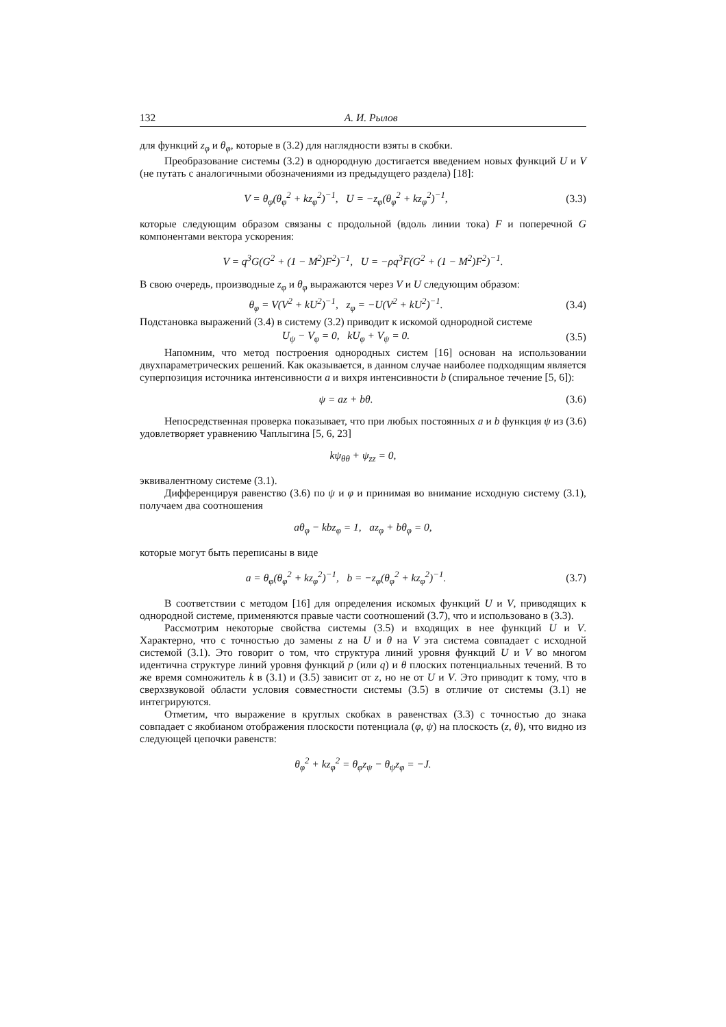132 А. И. Рылов
для функций z<sub>φ</sub> и θ<sub>φ</sub>, которые в (3.2) для наглядности взяты в скобки.
Преобразование системы (3.2) в однородную достигается введением новых функций U и V (не путать с аналогичными обозначениями из предыдущего раздела) [18]:
V = θ<sub>φ</sub>(θ<sub>φ</sub><sup>2</sup> + kz<sub>φ</sub><sup>2</sup>)<sup>−1</sup>, U = −z<sub>φ</sub>(θ<sub>φ</sub><sup>2</sup> + kz<sub>φ</sub><sup>2</sup>)<sup>−1</sup>, (3.3)
которые следующим образом связаны с продольной (вдоль линии тока) F и поперечной G компонентами вектора ускорения:
V = q<sup>3</sup>G(G<sup>2</sup> + (1 − M<sup>2</sup>)F<sup>2</sup>)<sup>−1</sup>, U = −ρq<sup>3</sup>F(G<sup>2</sup> + (1 − M<sup>2</sup>)F<sup>2</sup>)<sup>−1</sup>.
В свою очередь, производные z<sub>φ</sub> и θ<sub>φ</sub> выражаются через V и U следующим образом:
θ<sub>φ</sub> = V(V<sup>2</sup> + kU<sup>2</sup>)<sup>−1</sup>, z<sub>φ</sub> = −U(V<sup>2</sup> + kU<sup>2</sup>)<sup>−1</sup>. (3.4)
Подстановка выражений (3.4) в систему (3.2) приводит к искомой однородной системе
U<sub>ψ</sub> − V<sub>φ</sub> = 0, kU<sub>φ</sub> + V<sub>ψ</sub> = 0. (3.5)
Напомним, что метод построения однородных систем [16] основан на использовании двухпараметрических решений. Как оказывается, в данном случае наиболее подходящим является суперпозиция источника интенсивности a и вихря интенсивности b (спиральное течение [5, 6]):
ψ = az + bθ. (3.6)
Непосредственная проверка показывает, что при любых постоянных a и b функция ψ из (3.6) удовлетворяет уравнению Чаплыгина [5, 6, 23]
kψ<sub>θθ</sub> + ψ<sub>zz</sub> = 0,
эквивалентному системе (3.1).
Дифференцируя равенство (3.6) по ψ и φ и принимая во внимание исходную систему (3.1), получаем два соотношения
aθ<sub>φ</sub> − kbz<sub>φ</sub> = 1, az<sub>φ</sub> + bθ<sub>φ</sub> = 0,
которые могут быть переписаны в виде
a = θ<sub>φ</sub>(θ<sub>φ</sub><sup>2</sup> + kz<sub>φ</sub><sup>2</sup>)<sup>−1</sup>, b = −z<sub>φ</sub>(θ<sub>φ</sub><sup>2</sup> + kz<sub>φ</sub><sup>2</sup>)<sup>−1</sup>. (3.7)
В соответствии с методом [16] для определения искомых функций U и V, приводящих к однородной системе, применяются правые части соотношений (3.7), что и использовано в (3.3).
Рассмотрим некоторые свойства системы (3.5) и входящих в нее функций U и V. Характерно, что с точностью до замены z на U и θ на V эта система совпадает с исходной системой (3.1). Это говорит о том, что структура линий уровня функций U и V во многом идентична структуре линий уровня функций p (или q) и θ плоских потенциальных течений. В то же время сомножитель k в (3.1) и (3.5) зависит от z, но не от U и V. Это приводит к тому, что в сверхзвуковой области условия совместности системы (3.5) в отличие от системы (3.1) не интегрируются.
Отметим, что выражение в круглых скобках в равенствах (3.3) с точностью до знака совпадает с якобианом отображения плоскости потенциала (φ, ψ) на плоскость (z, θ), что видно из следующей цепочки равенств:
θ<sub>φ</sub><sup>2</sup> + kz<sub>φ</sub><sup>2</sup> = θ<sub>φ</sub>z<sub>ψ</sub> − θ<sub>ψ</sub>z<sub>φ</sub> = −J.